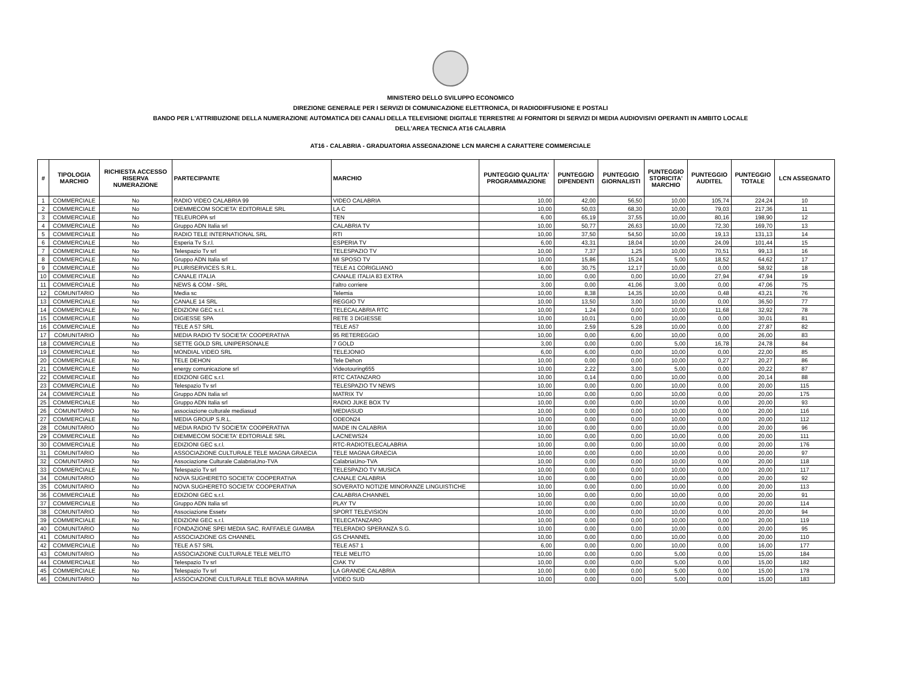MINISTERO DELLO SVILUPPO ECONOMICO
DIREZIONE GENERALE PER I SERVIZI DI COMUNICAZIONE ELETTRONICA, DI RADIODIFFUSIONE E POSTALI
BANDO PER L'ATTRIBUZIONE DELLA NUMERAZIONE AUTOMATICA DEI CANALI DELLA TELEVISIONE DIGITALE TERRESTRE AI FORNITORI DI SERVIZI DI MEDIA AUDIOVISIVI OPERANTI IN AMBITO LOCALE
DELL'AREA TECNICA AT16 CALABRIA
AT16 - CALABRIA - GRADUATORIA ASSEGNAZIONE LCN MARCHI A CARATTERE COMMERCIALE
| # | TIPOLOGIA MARCHIO | RICHIESTA ACCESSO RISERVA NUMERAZIONE | PARTECIPANTE | MARCHIO | PUNTEGGIO QUALITA' PROGRAMMAZIONE | PUNTEGGIO DIPENDENTI | PUNTEGGIO GIORNALISTI | PUNTEGGIO STORICITA' MARCHIO | PUNTEGGIO AUDITEL | PUNTEGGIO TOTALE | LCN ASSEGNATO |
| --- | --- | --- | --- | --- | --- | --- | --- | --- | --- | --- | --- |
| 1 | COMMERCIALE | No | RADIO VIDEO CALABRIA 99 | VIDEO CALABRIA | 10,00 | 42,00 | 56,50 | 10,00 | 105,74 | 224,24 | 10 |
| 2 | COMMERCIALE | No | DIEMMECOM SOCIETA' EDITORIALE SRL | LA C | 10,00 | 50,03 | 68,30 | 10,00 | 79,03 | 217,36 | 11 |
| 3 | COMMERCIALE | No | TELEUROPA srl | TEN | 6,00 | 65,19 | 37,55 | 10,00 | 80,16 | 198,90 | 12 |
| 4 | COMMERCIALE | No | Gruppo ADN Italia srl | CALABRIA TV | 10,00 | 50,77 | 26,63 | 10,00 | 72,30 | 169,70 | 13 |
| 5 | COMMERCIALE | No | RADIO TELE INTERNATIONAL SRL | RTI | 10,00 | 37,50 | 54,50 | 10,00 | 19,13 | 131,13 | 14 |
| 6 | COMMERCIALE | No | Esperia Tv S.r.l. | ESPERIA TV | 6,00 | 43,31 | 18,04 | 10,00 | 24,09 | 101,44 | 15 |
| 7 | COMMERCIALE | No | Telespazio Tv srl | TELESPAZIO TV | 10,00 | 7,37 | 1,25 | 10,00 | 70,51 | 99,13 | 16 |
| 8 | COMMERCIALE | No | Gruppo ADN Italia srl | MI SPOSO TV | 10,00 | 15,86 | 15,24 | 5,00 | 18,52 | 64,62 | 17 |
| 9 | COMMERCIALE | No | PLURISERVICES S.R.L. | TELE A1 CORIGLIANO | 6,00 | 30,75 | 12,17 | 10,00 | 0,00 | 58,92 | 18 |
| 10 | COMMERCIALE | No | CANALE ITALIA | CANALE ITALIA 83 EXTRA | 10,00 | 0,00 | 0,00 | 10,00 | 27,94 | 47,94 | 19 |
| 11 | COMMERCIALE | No | NEWS & COM - SRL | l'altro corriere | 3,00 | 0,00 | 41,06 | 3,00 | 0,00 | 47,06 | 75 |
| 12 | COMUNITARIO | No | Media sc | Telemia | 10,00 | 8,38 | 14,35 | 10,00 | 0,48 | 43,21 | 76 |
| 13 | COMMERCIALE | No | CANALE 14 SRL | REGGIO TV | 10,00 | 13,50 | 3,00 | 10,00 | 0,00 | 36,50 | 77 |
| 14 | COMMERCIALE | No | EDIZIONI GEC s.r.l. | TELECALABRIA RTC | 10,00 | 1,24 | 0,00 | 10,00 | 11,68 | 32,92 | 78 |
| 15 | COMMERCIALE | No | DIGIESSE SPA | RETE 3 DIGIESSE | 10,00 | 10,01 | 0,00 | 10,00 | 0,00 | 30,01 | 81 |
| 16 | COMMERCIALE | No | TELE A 57 SRL | TELE A57 | 10,00 | 2,59 | 5,28 | 10,00 | 0,00 | 27,87 | 82 |
| 17 | COMUNITARIO | No | MEDIA RADIO TV SOCIETA' COOPERATIVA | 95 RETEREGGIO | 10,00 | 0,00 | 6,00 | 10,00 | 0,00 | 26,00 | 83 |
| 18 | COMMERCIALE | No | SETTE GOLD SRL UNIPERSONALE | 7 GOLD | 3,00 | 0,00 | 0,00 | 5,00 | 16,78 | 24,78 | 84 |
| 19 | COMMERCIALE | No | MONDIAL VIDEO SRL | TELEJONIO | 6,00 | 6,00 | 0,00 | 10,00 | 0,00 | 22,00 | 85 |
| 20 | COMMERCIALE | No | TELE DEHON | Tele Dehon | 10,00 | 0,00 | 0,00 | 10,00 | 0,27 | 20,27 | 86 |
| 21 | COMMERCIALE | No | energy comunicazione srl | Videotouring655 | 10,00 | 2,22 | 3,00 | 5,00 | 0,00 | 20,22 | 87 |
| 22 | COMMERCIALE | No | EDIZIONI GEC s.r.l. | RTC CATANZARO | 10,00 | 0,14 | 0,00 | 10,00 | 0,00 | 20,14 | 88 |
| 23 | COMMERCIALE | No | Telespazio Tv srl | TELESPAZIO TV NEWS | 10,00 | 0,00 | 0,00 | 10,00 | 0,00 | 20,00 | 115 |
| 24 | COMMERCIALE | No | Gruppo ADN Italia srl | MATRIX TV | 10,00 | 0,00 | 0,00 | 10,00 | 0,00 | 20,00 | 175 |
| 25 | COMMERCIALE | No | Gruppo ADN Italia srl | RADIO JUKE BOX TV | 10,00 | 0,00 | 0,00 | 10,00 | 0,00 | 20,00 | 93 |
| 26 | COMUNITARIO | No | associazione culturale mediasud | MEDIASUD | 10,00 | 0,00 | 0,00 | 10,00 | 0,00 | 20,00 | 116 |
| 27 | COMMERCIALE | No | MEDIA GROUP S.R.L. | ODEON24 | 10,00 | 0,00 | 0,00 | 10,00 | 0,00 | 20,00 | 112 |
| 28 | COMUNITARIO | No | MEDIA RADIO TV SOCIETA' COOPERATIVA | MADE IN CALABRIA | 10,00 | 0,00 | 0,00 | 10,00 | 0,00 | 20,00 | 96 |
| 29 | COMMERCIALE | No | DIEMMECOM SOCIETA' EDITORIALE SRL | LACNEWS24 | 10,00 | 0,00 | 0,00 | 10,00 | 0,00 | 20,00 | 111 |
| 30 | COMMERCIALE | No | EDIZIONI GEC s.r.l. | RTC-RADIOTELECALABRIA | 10,00 | 0,00 | 0,00 | 10,00 | 0,00 | 20,00 | 176 |
| 31 | COMUNITARIO | No | ASSOCIAZIONE CULTURALE TELE MAGNA GRAECIA | TELE MAGNA GRAECIA | 10,00 | 0,00 | 0,00 | 10,00 | 0,00 | 20,00 | 97 |
| 32 | COMUNITARIO | No | Associazione Culturale CalabriaUno-TVA | CalabriaUno-TVA | 10,00 | 0,00 | 0,00 | 10,00 | 0,00 | 20,00 | 118 |
| 33 | COMMERCIALE | No | Telespazio Tv srl | TELESPAZIO TV MUSICA | 10,00 | 0,00 | 0,00 | 10,00 | 0,00 | 20,00 | 117 |
| 34 | COMUNITARIO | No | NOVA SUGHERETO SOCIETA' COOPERATIVA | CANALE CALABRIA | 10,00 | 0,00 | 0,00 | 10,00 | 0,00 | 20,00 | 92 |
| 35 | COMUNITARIO | No | NOVA SUGHERETO SOCIETA' COOPERATIVA | SOVERATO NOTIZIE MINORANZE LINGUISTICHE | 10,00 | 0,00 | 0,00 | 10,00 | 0,00 | 20,00 | 113 |
| 36 | COMMERCIALE | No | EDIZIONI GEC s.r.l. | CALABRIA CHANNEL | 10,00 | 0,00 | 0,00 | 10,00 | 0,00 | 20,00 | 91 |
| 37 | COMMERCIALE | No | Gruppo ADN Italia srl | PLAY TV | 10,00 | 0,00 | 0,00 | 10,00 | 0,00 | 20,00 | 114 |
| 38 | COMUNITARIO | No | Associazione Essetv | SPORT TELEVISION | 10,00 | 0,00 | 0,00 | 10,00 | 0,00 | 20,00 | 94 |
| 39 | COMMERCIALE | No | EDIZIONI GEC s.r.l. | TELECATANZARO | 10,00 | 0,00 | 0,00 | 10,00 | 0,00 | 20,00 | 119 |
| 40 | COMUNITARIO | No | FONDAZIONE SPEI MEDIA SAC. RAFFAELE GIAMBA | TELERADIO SPERANZA S.G. | 10,00 | 0,00 | 0,00 | 10,00 | 0,00 | 20,00 | 95 |
| 41 | COMUNITARIO | No | ASSOCIAZIONE GS CHANNEL | GS CHANNEL | 10,00 | 0,00 | 0,00 | 10,00 | 0,00 | 20,00 | 110 |
| 42 | COMMERCIALE | No | TELE A 57 SRL | TELE A57 1 | 6,00 | 0,00 | 0,00 | 10,00 | 0,00 | 16,00 | 177 |
| 43 | COMUNITARIO | No | ASSOCIAZIONE CULTURALE TELE MELITO | TELE MELITO | 10,00 | 0,00 | 0,00 | 5,00 | 0,00 | 15,00 | 184 |
| 44 | COMMERCIALE | No | Telespazio Tv srl | CIAK TV | 10,00 | 0,00 | 0,00 | 5,00 | 0,00 | 15,00 | 182 |
| 45 | COMMERCIALE | No | Telespazio Tv srl | LA GRANDE CALABRIA | 10,00 | 0,00 | 0,00 | 5,00 | 0,00 | 15,00 | 178 |
| 46 | COMUNITARIO | No | ASSOCIAZIONE CULTURALE TELE BOVA MARINA | VIDEO SUD | 10,00 | 0,00 | 0,00 | 5,00 | 0,00 | 15,00 | 183 |